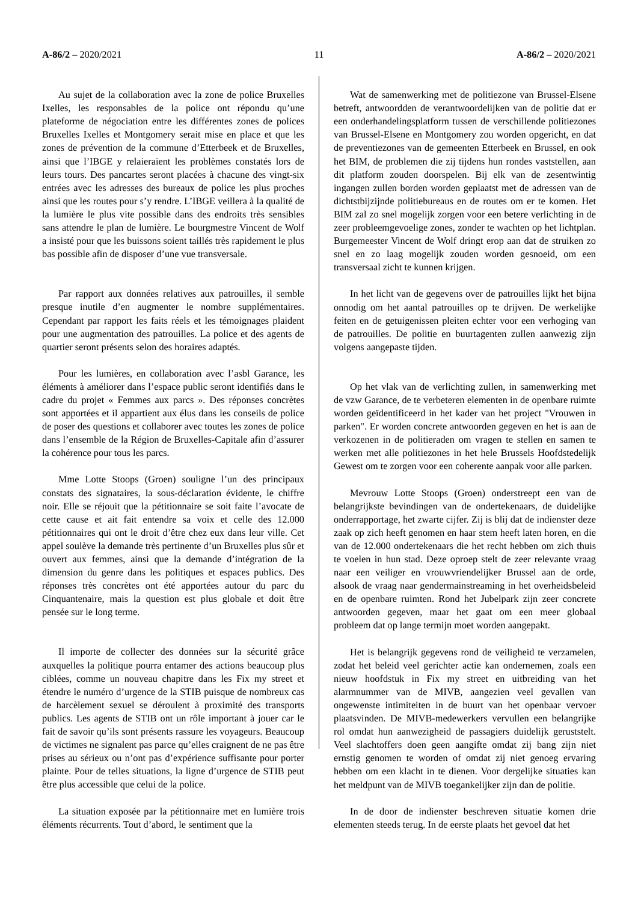A-86/2 – 2020/2021 11 A-86/2 – 2020/2021
Au sujet de la collaboration avec la zone de police Bruxelles Ixelles, les responsables de la police ont répondu qu’une plateforme de négociation entre les différentes zones de polices Bruxelles Ixelles et Montgomery serait mise en place et que les zones de prévention de la commune d’Etterbeek et de Bruxelles, ainsi que l’IBGE y relaieraient les problèmes constatés lors de leurs tours. Des pancartes seront placées à chacune des vingt-six entrées avec les adresses des bureaux de police les plus proches ainsi que les routes pour s’y rendre. L’IBGE veillera à la qualité de la lumière le plus vite possible dans des endroits très sensibles sans attendre le plan de lumière. Le bourgmestre Vincent de Wolf a insisté pour que les buissons soient taillés très rapidement le plus bas possible afin de disposer d’une vue transversale.
Par rapport aux données relatives aux patrouilles, il semble presque inutile d’en augmenter le nombre supplémentaires. Cependant par rapport les faits réels et les témoignages plaident pour une augmentation des patrouilles. La police et des agents de quartier seront présents selon des horaires adaptés.
Pour les lumières, en collaboration avec l’asbl Garance, les éléments à améliorer dans l’espace public seront identifiés dans le cadre du projet « Femmes aux parcs ». Des réponses concrètes sont apportées et il appartient aux élus dans les conseils de police de poser des questions et collaborer avec toutes les zones de police dans l’ensemble de la Région de Bruxelles-Capitale afin d’assurer la cohérence pour tous les parcs.
Mme Lotte Stoops (Groen) souligne l’un des principaux constats des signataires, la sous-déclaration évidente, le chiffre noir. Elle se réjouit que la pétitionnaire se soit faite l’avocate de cette cause et ait fait entendre sa voix et celle des 12.000 pétitionnaires qui ont le droit d’être chez eux dans leur ville. Cet appel soulève la demande très pertinente d’un Bruxelles plus sûr et ouvert aux femmes, ainsi que la demande d’intégration de la dimension du genre dans les politiques et espaces publics. Des réponses très concrètes ont été apportées autour du parc du Cinquantenaire, mais la question est plus globale et doit être pensée sur le long terme.
Il importe de collecter des données sur la sécurité grâce auxquelles la politique pourra entamer des actions beaucoup plus ciblées, comme un nouveau chapitre dans les Fix my street et étendre le numéro d’urgence de la STIB puisque de nombreux cas de harcèlement sexuel se déroulent à proximité des transports publics. Les agents de STIB ont un rôle important à jouer car le fait de savoir qu’ils sont présents rassure les voyageurs. Beaucoup de victimes ne signalent pas parce qu’elles craignent de ne pas être prises au sérieux ou n’ont pas d’expérience suffisante pour porter plainte. Pour de telles situations, la ligne d’urgence de STIB peut être plus accessible que celui de la police.
La situation exposée par la pétitionnaire met en lumière trois éléments récurrents. Tout d’abord, le sentiment que la
Wat de samenwerking met de politiezone van Brussel-Elsene betreft, antwoordden de verantwoordelijken van de politie dat er een onderhandelingsplatform tussen de verschillende politiezones van Brussel-Elsene en Montgomery zou worden opgericht, en dat de preventiezones van de gemeenten Etterbeek en Brussel, en ook het BIM, de problemen die zij tijdens hun rondes vaststellen, aan dit platform zouden doorspelen. Bij elk van de zesentwintig ingangen zullen borden worden geplaatst met de adressen van de dichtstbijzijnde politiebureaus en de routes om er te komen. Het BIM zal zo snel mogelijk zorgen voor een betere verlichting in de zeer probleemgevoelige zones, zonder te wachten op het lichtplan. Burgemeester Vincent de Wolf dringt erop aan dat de struiken zo snel en zo laag mogelijk zouden worden gesnoeid, om een transversaal zicht te kunnen krijgen.
In het licht van de gegevens over de patrouilles lijkt het bijna onnodig om het aantal patrouilles op te drijven. De werkelijke feiten en de getuigenissen pleiten echter voor een verhoging van de patrouilles. De politie en buurtagenten zullen aanwezig zijn volgens aangepaste tijden.
Op het vlak van de verlichting zullen, in samenwerking met de vzw Garance, de te verbeteren elementen in de openbare ruimte worden geïdentificeerd in het kader van het project "Vrouwen in parken". Er worden concrete antwoorden gegeven en het is aan de verkozenen in de politieraden om vragen te stellen en samen te werken met alle politiezones in het hele Brussels Hoofdstedelijk Gewest om te zorgen voor een coherente aanpak voor alle parken.
Mevrouw Lotte Stoops (Groen) onderstreept een van de belangrijkste bevindingen van de ondertekenaars, de duidelijke onderrapportage, het zwarte cijfer. Zij is blij dat de indienster deze zaak op zich heeft genomen en haar stem heeft laten horen, en die van de 12.000 ondertekenaars die het recht hebben om zich thuis te voelen in hun stad. Deze oproep stelt de zeer relevante vraag naar een veiliger en vrouwvriendelijker Brussel aan de orde, alsook de vraag naar gendermainstreaming in het overheidsbeleid en de openbare ruimten. Rond het Jubelpark zijn zeer concrete antwoorden gegeven, maar het gaat om een meer globaal probleem dat op lange termijn moet worden aangepakt.
Het is belangrijk gegevens rond de veiligheid te verzamelen, zodat het beleid veel gerichter actie kan ondernemen, zoals een nieuw hoofdstuk in Fix my street en uitbreiding van het alarmnummer van de MIVB, aangezien veel gevallen van ongewenste intimiteiten in de buurt van het openbaar vervoer plaatsvinden. De MIVB-medewerkers vervullen een belangrijke rol omdat hun aanwezigheid de passagiers duidelijk geruststelt. Veel slachtoffers doen geen aangifte omdat zij bang zijn niet ernstig genomen te worden of omdat zij niet genoeg ervaring hebben om een klacht in te dienen. Voor dergelijke situaties kan het meldpunt van de MIVB toegankelijker zijn dan de politie.
In de door de indienster beschreven situatie komen drie elementen steeds terug. In de eerste plaats het gevoel dat het